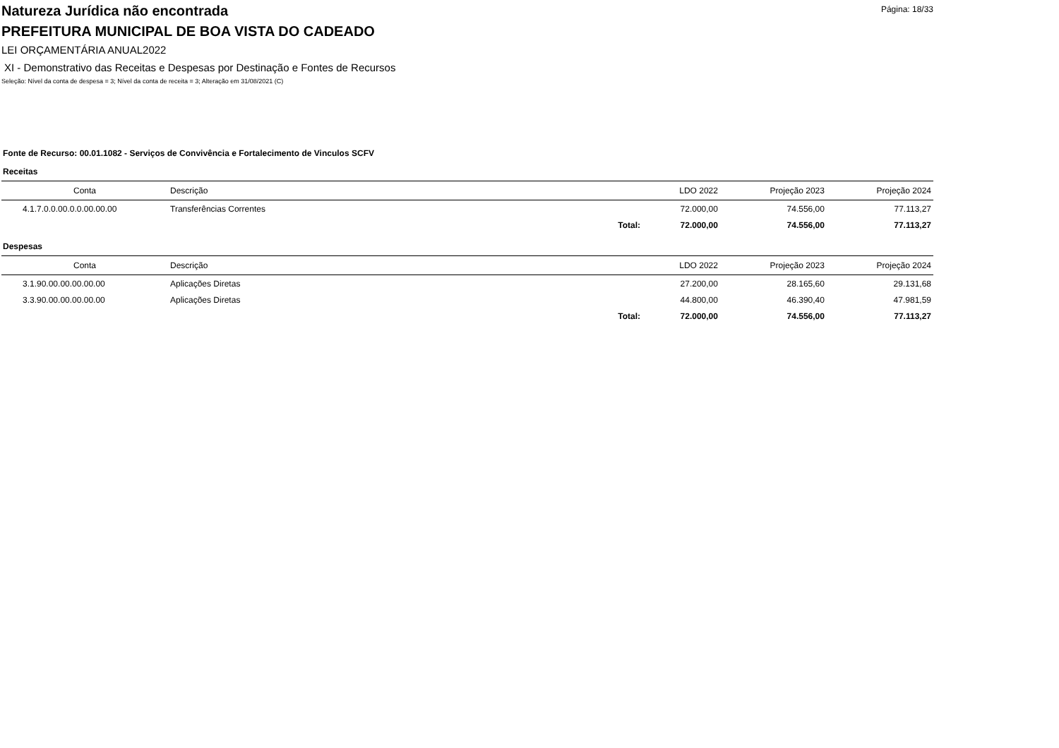Página: 18/33
Natureza Jurídica não encontrada
PREFEITURA MUNICIPAL DE BOA VISTA DO CADEADO
LEI ORÇAMENTÁRIA ANUAL2022
XI - Demonstrativo das Receitas e Despesas por Destinação e Fontes de Recursos
Seleção: Nível da conta de despesa = 3; Nível da conta de receita = 3; Alteração em 31/08/2021 (C)
Fonte de Recurso: 00.01.1082 - Serviços de Convivência e Fortalecimento de Vinculos SCFV
Receitas
| Conta | Descrição | | LDO 2022 | Projeção 2023 | Projeção 2024 |
| --- | --- | --- | --- | --- | --- |
| 4.1.7.0.0.00.0.0.00.00.00 | Transferências Correntes | | 72.000,00 | 74.556,00 | 77.113,27 |
| | | Total: | 72.000,00 | 74.556,00 | 77.113,27 |
Despesas
| Conta | Descrição | | LDO 2022 | Projeção 2023 | Projeção 2024 |
| --- | --- | --- | --- | --- | --- |
| 3.1.90.00.00.00.00.00 | Aplicações Diretas | | 27.200,00 | 28.165,60 | 29.131,68 |
| 3.3.90.00.00.00.00.00 | Aplicações Diretas | | 44.800,00 | 46.390,40 | 47.981,59 |
| | | Total: | 72.000,00 | 74.556,00 | 77.113,27 |